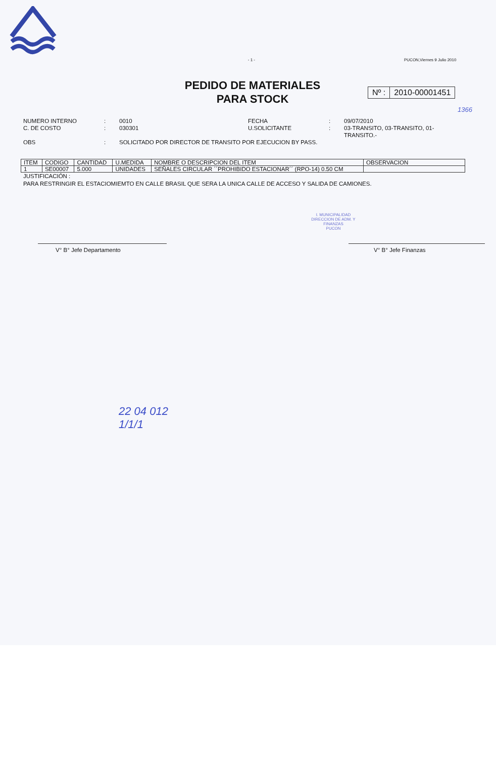- 1 - PUCON,Viernes 9 Julio 2010
PEDIDO DE MATERIALES
PARA STOCK
Nº : 2010-00001451
1366
NUMERO INTERNO
:
0010
FECHA
:
09/07/2010
C. DE COSTO
:
030301
U.SOLICITANTE
:
03-TRANSITO, 03-TRANSITO, 01-TRANSITO.-
OBS
:
SOLICITADO POR DIRECTOR DE TRANSITO POR EJECUCION BY PASS.
| ITEM | CODIGO | CANTIDAD | U.MEDIDA | NOMBRE O DESCRIPCION DEL ITEM | OBSERVACION |
| --- | --- | --- | --- | --- | --- |
| 1 | SE00007 | 5.000 | UNIDADES | SEÑALES CIRCULAR ´´PROHIBIDO ESTACIONAR´´ (RPO-14) 0.50 CM | |
JUSTIFICACIÓN :
PARA RESTRINGIR EL ESTACIOMIEMTO EN CALLE BRASIL QUE SERA LA UNICA CALLE DE ACCESO Y SALIDA DE CAMIONES.
V° B° Jefe Departamento V° B° Jefe Finanzas
I. MUNICIPALIDAD
DIRECCION DE ADM. Y FINANZAS
PUCON
22 04 012
1/1/1